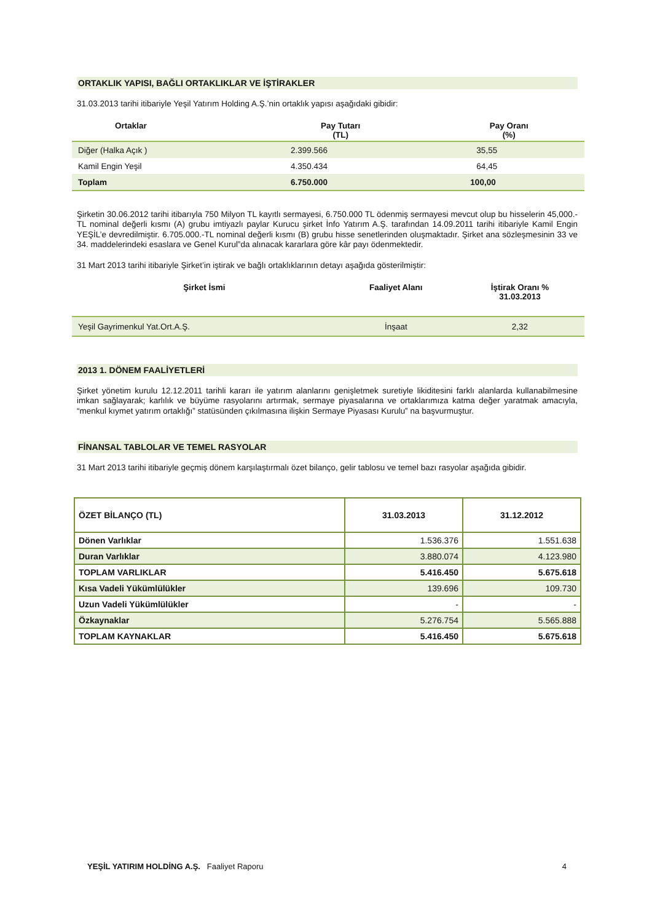ORTAKLIK YAPISI, BAĞLI ORTAKLIKLAR VE İŞTİRAKLER
31.03.2013 tarihi itibariyle Yeşil Yatırım Holding A.Ş.’nin ortaklık yapısı aşağıdaki gibidir:
| Ortaklar | Pay Tutarı (TL) | Pay Oranı (%) |
| --- | --- | --- |
| Diğer (Halka Açık ) | 2.399.566 | 35,55 |
| Kamil Engin Yeşil | 4.350.434 | 64,45 |
| Toplam | 6.750.000 | 100,00 |
Şirketin 30.06.2012 tarihi itibarıyla 750 Milyon TL kayıtlı sermayesi, 6.750.000 TL ödenmiş sermayesi mevcut olup bu hisselerin 45,000.-TL nominal değerli kısmı (A) grubu imtiyazlı paylar Kurucu şirket İnfo Yatırım A.Ş. tarafından 14.09.2011 tarihi itibariyle Kamil Engin YEŞİL’e devredilmiştir. 6.705.000.-TL nominal değerli kısmı (B) grubu hisse senetlerinden oluşmaktadır. Şirket ana sözleşmesinin 33 ve 34. maddelerindeki esaslara ve Genel Kurul‟da alınacak kararlara göre kâr payı ödenmektedir.
31 Mart 2013 tarihi itibariyle Şirket’in iştirak ve bağlı ortaklıklarının detayı aşağıda gösterilmiştir:
| Şirket İsmi | Faaliyet Alanı | İştirak Oranı % 31.03.2013 |
| --- | --- | --- |
| Yeşil Gayrimenkul Yat.Ort.A.Ş. | İnşaat | 2,32 |
2013 1. DÖNEM FAALİYETLERİ
Şirket yönetim kurulu 12.12.2011 tarihli kararı ile yatırım alanlarını genişletmek suretiyle likiditesini farklı alanlarda kullanabilmesine imkan sağlayarak; karlılık ve büyüme rasyolarını artırmak, sermaye piyasalarına ve ortaklarımıza katma değer yaratmak amacıyla, “menkul kıymet yatırım ortaklığı” statüsünden çıkılmasına ilişkin Sermaye Piyasası Kurulu‟ na başvurmuştur.
FİNANSAL TABLOLAR VE TEMEL RASYOLAR
31 Mart 2013 tarihi itibariyle geçmiş dönem karşılaştırmalı özet bilanço, gelir tablosu ve temel bazı rasyolar aşağıda gibidir.
| ÖZET BİLANÇO (TL) | 31.03.2013 | 31.12.2012 |
| --- | --- | --- |
| Dönen Varlıklar | 1.536.376 | 1.551.638 |
| Duran Varlıklar | 3.880.074 | 4.123.980 |
| TOPLAM VARLIKLAR | 5.416.450 | 5.675.618 |
| Kısa Vadeli Yükümlülükler | 139.696 | 109.730 |
| Uzun Vadeli Yükümlülükler | - | - |
| Özkaynaklar | 5.276.754 | 5.565.888 |
| TOPLAM KAYNAKLAR | 5.416.450 | 5.675.618 |
YEŞİL YATIRIM HOLDİNG A.Ş. Faaliyet Raporu 4